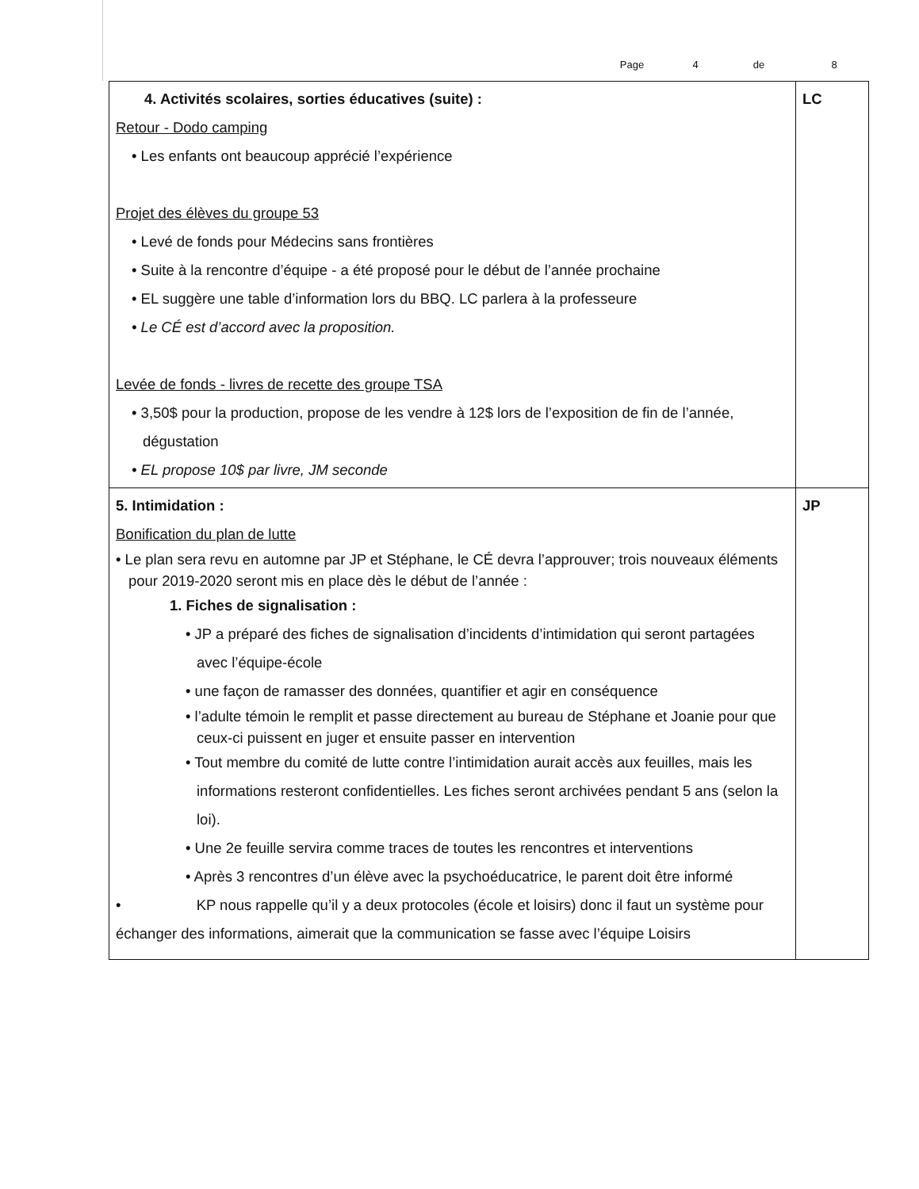Page 4 de 8
| 4. Activités scolaires, sorties éducatives (suite) : Retour - Dodo camping • Les enfants ont beaucoup apprécié l’expérience Projet des élèves du groupe 53 • Levé de fonds pour Médecins sans frontières • Suite à la rencontre d’équipe - a été proposé pour le début de l’année prochaine • EL suggère une table d’information lors du BBQ. LC parlera à la professeure • Le CÉ est d’accord avec la proposition. Levée de fonds - livres de recette des groupe TSA • 3,50$ pour la production, propose de les vendre à 12$ lors de l’exposition de fin de l’année, dégustation • EL propose 10$ par livre, JM seconde | LC |
| 5. Intimidation : Bonification du plan de lutte • Le plan sera revu en automne par JP et Stéphane, le CÉ devra l’approuver; trois nouveaux éléments pour 2019-2020 seront mis en place dès le début de l’année : 1. Fiches de signalisation : • JP a préparé des fiches de signalisation d’incidents d’intimidation qui seront partagées avec l’équipe-école • une façon de ramasser des données, quantifier et agir en conséquence • l’adulte témoin le remplit et passe directement au bureau de Stéphane et Joanie pour que ceux-ci puissent en juger et ensuite passer en intervention • Tout membre du comité de lutte contre l’intimidation aurait accès aux feuilles, mais les informations resteront confidentielles. Les fiches seront archivées pendant 5 ans (selon la loi). • Une 2e feuille servira comme traces de toutes les rencontres et interventions • Après 3 rencontres d’un élève avec la psychoéducatrice, le parent doit être informé • KP nous rappelle qu’il y a deux protocoles (école et loisirs) donc il faut un système pour échanger des informations, aimerait que la communication se fasse avec l’équipe Loisirs | JP |